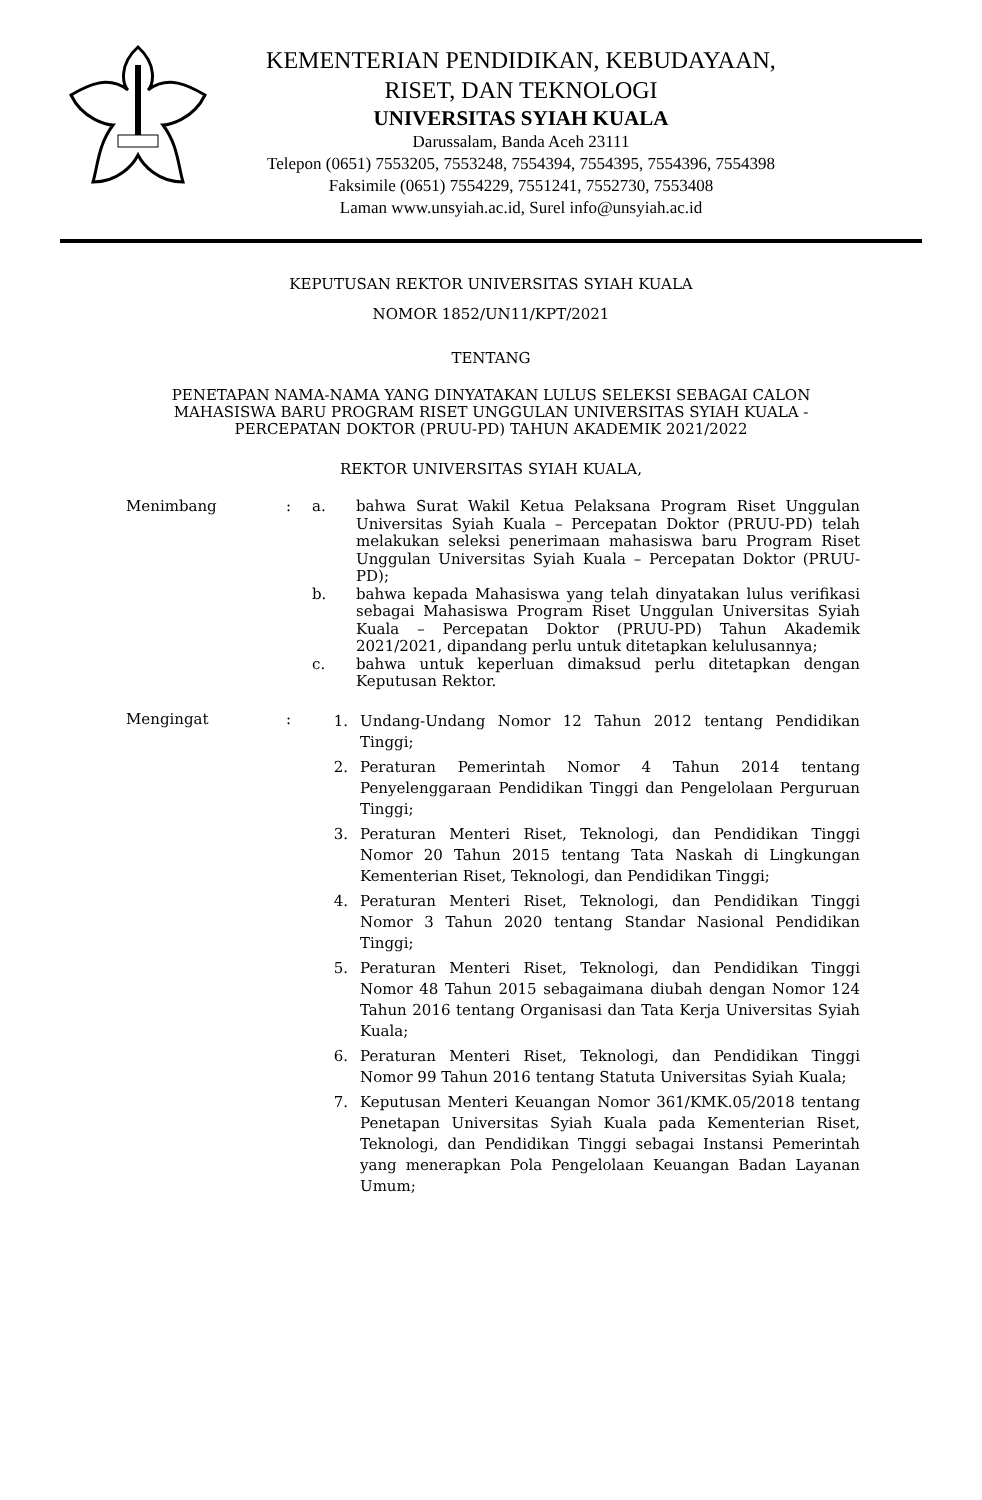KEMENTERIAN PENDIDIKAN, KEBUDAYAAN,
RISET, DAN TEKNOLOGI
UNIVERSITAS SYIAH KUALA
Darussalam, Banda Aceh 23111
Telepon (0651) 7553205, 7553248, 7554394, 7554395, 7554396, 7554398
Faksimile (0651) 7554229, 7551241, 7552730, 7553408
Laman www.unsyiah.ac.id, Surel info@unsyiah.ac.id
KEPUTUSAN REKTOR UNIVERSITAS SYIAH KUALA
NOMOR 1852/UN11/KPT/2021
TENTANG
PENETAPAN NAMA-NAMA YANG DINYATAKAN LULUS SELEKSI SEBAGAI CALON
MAHASISWA BARU PROGRAM RISET UNGGULAN UNIVERSITAS SYIAH KUALA -
PERCEPATAN DOKTOR (PRUU-PD) TAHUN AKADEMIK 2021/2022
REKTOR UNIVERSITAS SYIAH KUALA,
Menimbang : a. bahwa Surat Wakil Ketua Pelaksana Program Riset Unggulan Universitas Syiah Kuala – Percepatan Doktor (PRUU-PD) telah melakukan seleksi penerimaan mahasiswa baru Program Riset Unggulan Universitas Syiah Kuala – Percepatan Doktor (PRUU-PD);
b. bahwa kepada Mahasiswa yang telah dinyatakan lulus verifikasi sebagai Mahasiswa Program Riset Unggulan Universitas Syiah Kuala – Percepatan Doktor (PRUU-PD) Tahun Akademik 2021/2021, dipandang perlu untuk ditetapkan kelulusannya;
c. bahwa untuk keperluan dimaksud perlu ditetapkan dengan Keputusan Rektor.
Mengingat :
1. Undang-Undang Nomor 12 Tahun 2012 tentang Pendidikan Tinggi;
2. Peraturan Pemerintah Nomor 4 Tahun 2014 tentang Penyelenggaraan Pendidikan Tinggi dan Pengelolaan Perguruan Tinggi;
3. Peraturan Menteri Riset, Teknologi, dan Pendidikan Tinggi Nomor 20 Tahun 2015 tentang Tata Naskah di Lingkungan Kementerian Riset, Teknologi, dan Pendidikan Tinggi;
4. Peraturan Menteri Riset, Teknologi, dan Pendidikan Tinggi Nomor 3 Tahun 2020 tentang Standar Nasional Pendidikan Tinggi;
5. Peraturan Menteri Riset, Teknologi, dan Pendidikan Tinggi Nomor 48 Tahun 2015 sebagaimana diubah dengan Nomor 124 Tahun 2016 tentang Organisasi dan Tata Kerja Universitas Syiah Kuala;
6. Peraturan Menteri Riset, Teknologi, dan Pendidikan Tinggi Nomor 99 Tahun 2016 tentang Statuta Universitas Syiah Kuala;
7. Keputusan Menteri Keuangan Nomor 361/KMK.05/2018 tentang Penetapan Universitas Syiah Kuala pada Kementerian Riset, Teknologi, dan Pendidikan Tinggi sebagai Instansi Pemerintah yang menerapkan Pola Pengelolaan Keuangan Badan Layanan Umum;